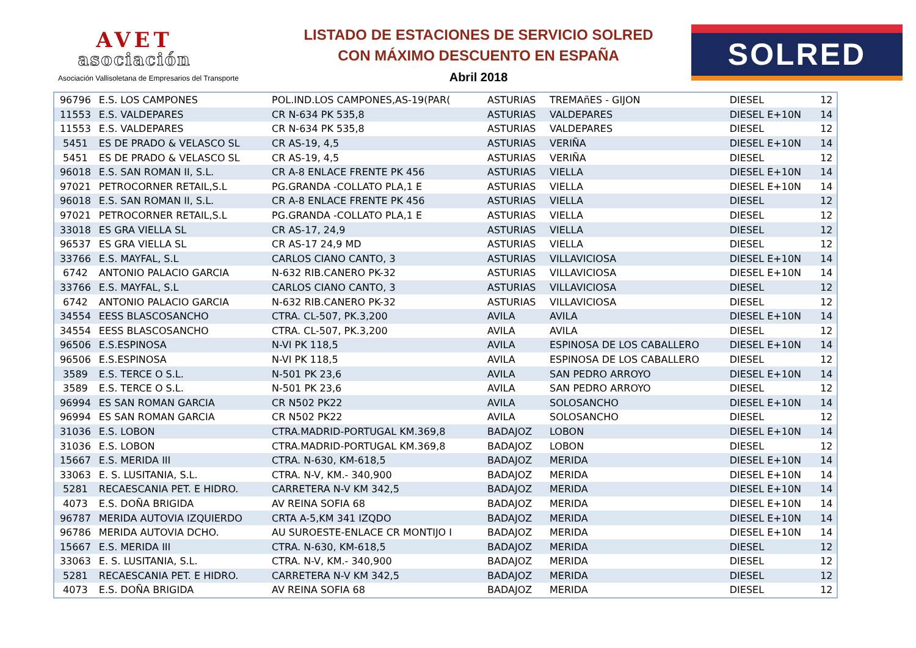AVET
asociación
Asociación Vallisoletana de Empresarios del Transporte
LISTADO DE ESTACIONES DE SERVICIO SOLRED
CON MÁXIMO DESCUENTO EN ESPAÑA
Abril 2018
SOLRED
| 96796 | E.S. LOS CAMPONES | POL.IND.LOS CAMPONES,AS-19(PAR( | ASTURIAS | TREMAñES - GIJON | DIESEL | 12 |
| 11553 | E.S. VALDEPARES | CR N-634 PK 535,8 | ASTURIAS | VALDEPARES | DIESEL E+10N | 14 |
| 11553 | E.S. VALDEPARES | CR N-634 PK 535,8 | ASTURIAS | VALDEPARES | DIESEL | 12 |
| 5451 | ES DE PRADO & VELASCO SL | CR AS-19, 4,5 | ASTURIAS | VERIÑA | DIESEL E+10N | 14 |
| 5451 | ES DE PRADO & VELASCO SL | CR AS-19, 4,5 | ASTURIAS | VERIÑA | DIESEL | 12 |
| 96018 | E.S. SAN ROMAN II, S.L. | CR A-8 ENLACE FRENTE PK 456 | ASTURIAS | VIELLA | DIESEL E+10N | 14 |
| 97021 | PETROCORNER RETAIL,S.L | PG.GRANDA -COLLATO PLA,1 E | ASTURIAS | VIELLA | DIESEL E+10N | 14 |
| 96018 | E.S. SAN ROMAN II, S.L. | CR A-8 ENLACE FRENTE PK 456 | ASTURIAS | VIELLA | DIESEL | 12 |
| 97021 | PETROCORNER RETAIL,S.L | PG.GRANDA -COLLATO PLA,1 E | ASTURIAS | VIELLA | DIESEL | 12 |
| 33018 | ES GRA VIELLA SL | CR AS-17, 24,9 | ASTURIAS | VIELLA | DIESEL | 12 |
| 96537 | ES GRA VIELLA SL | CR AS-17 24,9 MD | ASTURIAS | VIELLA | DIESEL | 12 |
| 33766 | E.S. MAYFAL, S.L | CARLOS CIANO CANTO, 3 | ASTURIAS | VILLAVICIOSA | DIESEL E+10N | 14 |
| 6742 | ANTONIO PALACIO GARCIA | N-632 RIB.CANERO PK-32 | ASTURIAS | VILLAVICIOSA | DIESEL E+10N | 14 |
| 33766 | E.S. MAYFAL, S.L | CARLOS CIANO CANTO, 3 | ASTURIAS | VILLAVICIOSA | DIESEL | 12 |
| 6742 | ANTONIO PALACIO GARCIA | N-632 RIB.CANERO PK-32 | ASTURIAS | VILLAVICIOSA | DIESEL | 12 |
| 34554 | EESS BLASCOSANCHO | CTRA. CL-507, PK.3,200 | AVILA | AVILA | DIESEL E+10N | 14 |
| 34554 | EESS BLASCOSANCHO | CTRA. CL-507, PK.3,200 | AVILA | AVILA | DIESEL | 12 |
| 96506 | E.S.ESPINOSA | N-VI PK 118,5 | AVILA | ESPINOSA DE LOS CABALLERO | DIESEL E+10N | 14 |
| 96506 | E.S.ESPINOSA | N-VI PK 118,5 | AVILA | ESPINOSA DE LOS CABALLERO | DIESEL | 12 |
| 3589 | E.S. TERCE O S.L. | N-501 PK 23,6 | AVILA | SAN PEDRO ARROYO | DIESEL E+10N | 14 |
| 3589 | E.S. TERCE O S.L. | N-501 PK 23,6 | AVILA | SAN PEDRO ARROYO | DIESEL | 12 |
| 96994 | ES SAN ROMAN GARCIA | CR N502 PK22 | AVILA | SOLOSANCHO | DIESEL E+10N | 14 |
| 96994 | ES SAN ROMAN GARCIA | CR N502 PK22 | AVILA | SOLOSANCHO | DIESEL | 12 |
| 31036 | E.S. LOBON | CTRA.MADRID-PORTUGAL KM.369,8 | BADAJOZ | LOBON | DIESEL E+10N | 14 |
| 31036 | E.S. LOBON | CTRA.MADRID-PORTUGAL KM.369,8 | BADAJOZ | LOBON | DIESEL | 12 |
| 15667 | E.S. MERIDA III | CTRA. N-630, KM-618,5 | BADAJOZ | MERIDA | DIESEL E+10N | 14 |
| 33063 | E. S. LUSITANIA, S.L. | CTRA. N-V, KM.- 340,900 | BADAJOZ | MERIDA | DIESEL E+10N | 14 |
| 5281 | RECAESCANIA PET. E HIDRO. | CARRETERA N-V KM 342,5 | BADAJOZ | MERIDA | DIESEL E+10N | 14 |
| 4073 | E.S. DOÑA BRIGIDA | AV REINA SOFIA 68 | BADAJOZ | MERIDA | DIESEL E+10N | 14 |
| 96787 | MERIDA AUTOVIA IZQUIERDO | CRTA A-5,KM 341 IZQDO | BADAJOZ | MERIDA | DIESEL E+10N | 14 |
| 96786 | MERIDA AUTOVIA DCHO. | AU SUROESTE-ENLACE CR MONTIJO I | BADAJOZ | MERIDA | DIESEL E+10N | 14 |
| 15667 | E.S. MERIDA III | CTRA. N-630, KM-618,5 | BADAJOZ | MERIDA | DIESEL | 12 |
| 33063 | E. S. LUSITANIA, S.L. | CTRA. N-V, KM.- 340,900 | BADAJOZ | MERIDA | DIESEL | 12 |
| 5281 | RECAESCANIA PET. E HIDRO. | CARRETERA N-V KM 342,5 | BADAJOZ | MERIDA | DIESEL | 12 |
| 4073 | E.S. DOÑA BRIGIDA | AV REINA SOFIA 68 | BADAJOZ | MERIDA | DIESEL | 12 |